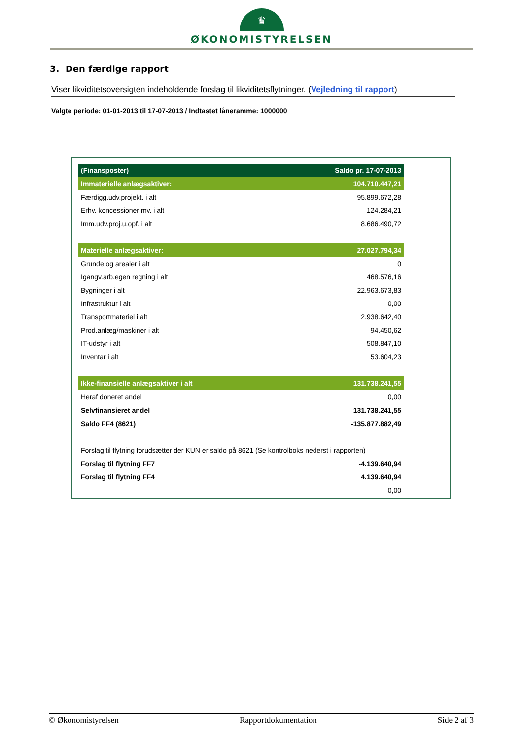♛
ØKONOMISTYRELSEN
3. Den færdige rapport
Viser likviditetsoversigten indeholdende forslag til likviditetsflytninger. (Vejledning til rapport)
Valgte periode: 01-01-2013 til 17-07-2013 / Indtastet låneramme: 1000000
| (Finansposter) | Saldo pr. 17-07-2013 |
| --- | --- |
| Immaterielle anlægsaktiver: | 104.710.447,21 |
| Færdigg.udv.projekt. i alt | 95.899.672,28 |
| Erhv. koncessioner mv. i alt | 124.284,21 |
| Imm.udv.proj.u.opf. i alt | 8.686.490,72 |
| Materielle anlægsaktiver: | 27.027.794,34 |
| Grunde og arealer i alt | 0 |
| Igangv.arb.egen regning i alt | 468.576,16 |
| Bygninger i alt | 22.963.673,83 |
| Infrastruktur i alt | 0,00 |
| Transportmateriel i alt | 2.938.642,40 |
| Prod.anlæg/maskiner i alt | 94.450,62 |
| IT-udstyr i alt | 508.847,10 |
| Inventar i alt | 53.604,23 |
| Ikke-finansielle anlægsaktiver i alt | 131.738.241,55 |
| Heraf doneret andel | 0,00 |
| Selvfinansieret andel | 131.738.241,55 |
| Saldo FF4 (8621) | -135.877.882,49 |
| Forslag til flytning forudsætter der KUN er saldo på 8621 (Se kontrolboks nederst i rapporten) | |
| Forslag til flytning FF7 | -4.139.640,94 |
| Forslag til flytning FF4 | 4.139.640,94 |
| | 0,00 |
© Økonomistyrelsen Rapportdokumentation Side 2 af 3